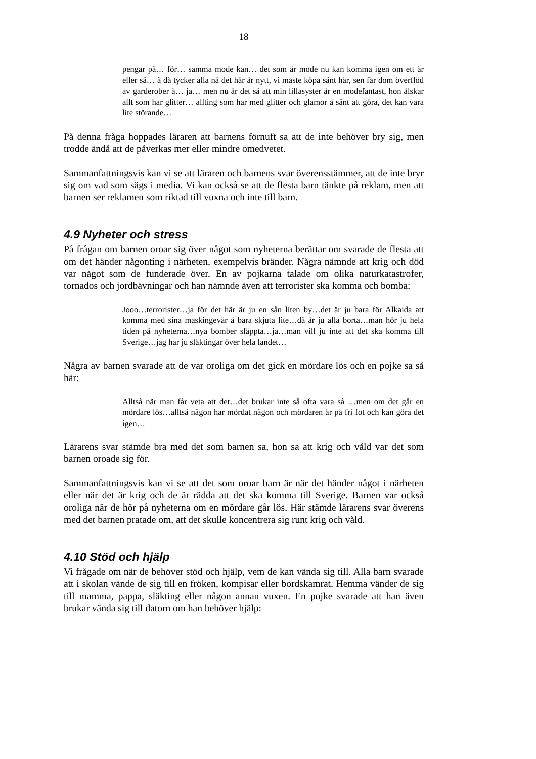18
pengar på… för… samma mode kan… det som är mode nu kan komma igen om ett år eller så… å då tycker alla nä det här är nytt, vi måste köpa sånt här, sen får dom överflöd av garderober å… ja… men nu är det så att min lillasyster är en modefantast, hon älskar allt som har glitter… allting som har med glitter och glamor å sånt att göra, det kan vara lite störande…
På denna fråga hoppades läraren att barnens förnuft sa att de inte behöver bry sig, men trodde ändå att de påverkas mer eller mindre omedvetet.
Sammanfattningsvis kan vi se att läraren och barnens svar överensstämmer, att de inte bryr sig om vad som sägs i media. Vi kan också se att de flesta barn tänkte på reklam, men att barnen ser reklamen som riktad till vuxna och inte till barn.
4.9 Nyheter och stress
På frågan om barnen oroar sig över något som nyheterna berättar om svarade de flesta att om det händer någonting i närheten, exempelvis bränder. Några nämnde att krig och död var något som de funderade över. En av pojkarna talade om olika naturkatastrofer, tornados och jordbävningar och han nämnde även att terrorister ska komma och bomba:
Jooo…terrorister…ja för det här är ju en sån liten by…det är ju bara för Alkaida att komma med sina maskingevär å bara skjuta lite…då är ju alla borta…man hör ju hela tiden på nyheterna…nya bomber släppta…ja…man vill ju inte att det ska komma till Sverige…jag har ju släktingar över hela landet…
Några av barnen svarade att de var oroliga om det gick en mördare lös och en pojke sa så här:
Alltså när man får veta att det…det brukar inte så ofta vara så …men om det går en mördare lös…alltså någon har mördat någon och mördaren är på fri fot och kan göra det igen…
Lärarens svar stämde bra med det som barnen sa, hon sa att krig och våld var det som barnen oroade sig för.
Sammanfattningsvis kan vi se att det som oroar barn är när det händer något i närheten eller när det är krig och de är rädda att det ska komma till Sverige. Barnen var också oroliga när de hör på nyheterna om en mördare går lös. Här stämde lärarens svar överens med det barnen pratade om, att det skulle koncentrera sig runt krig och våld.
4.10 Stöd och hjälp
Vi frågade om när de behöver stöd och hjälp, vem de kan vända sig till. Alla barn svarade att i skolan vände de sig till en fröken, kompisar eller bordskamrat. Hemma vänder de sig till mamma, pappa, släkting eller någon annan vuxen. En pojke svarade att han även brukar vända sig till datorn om han behöver hjälp: